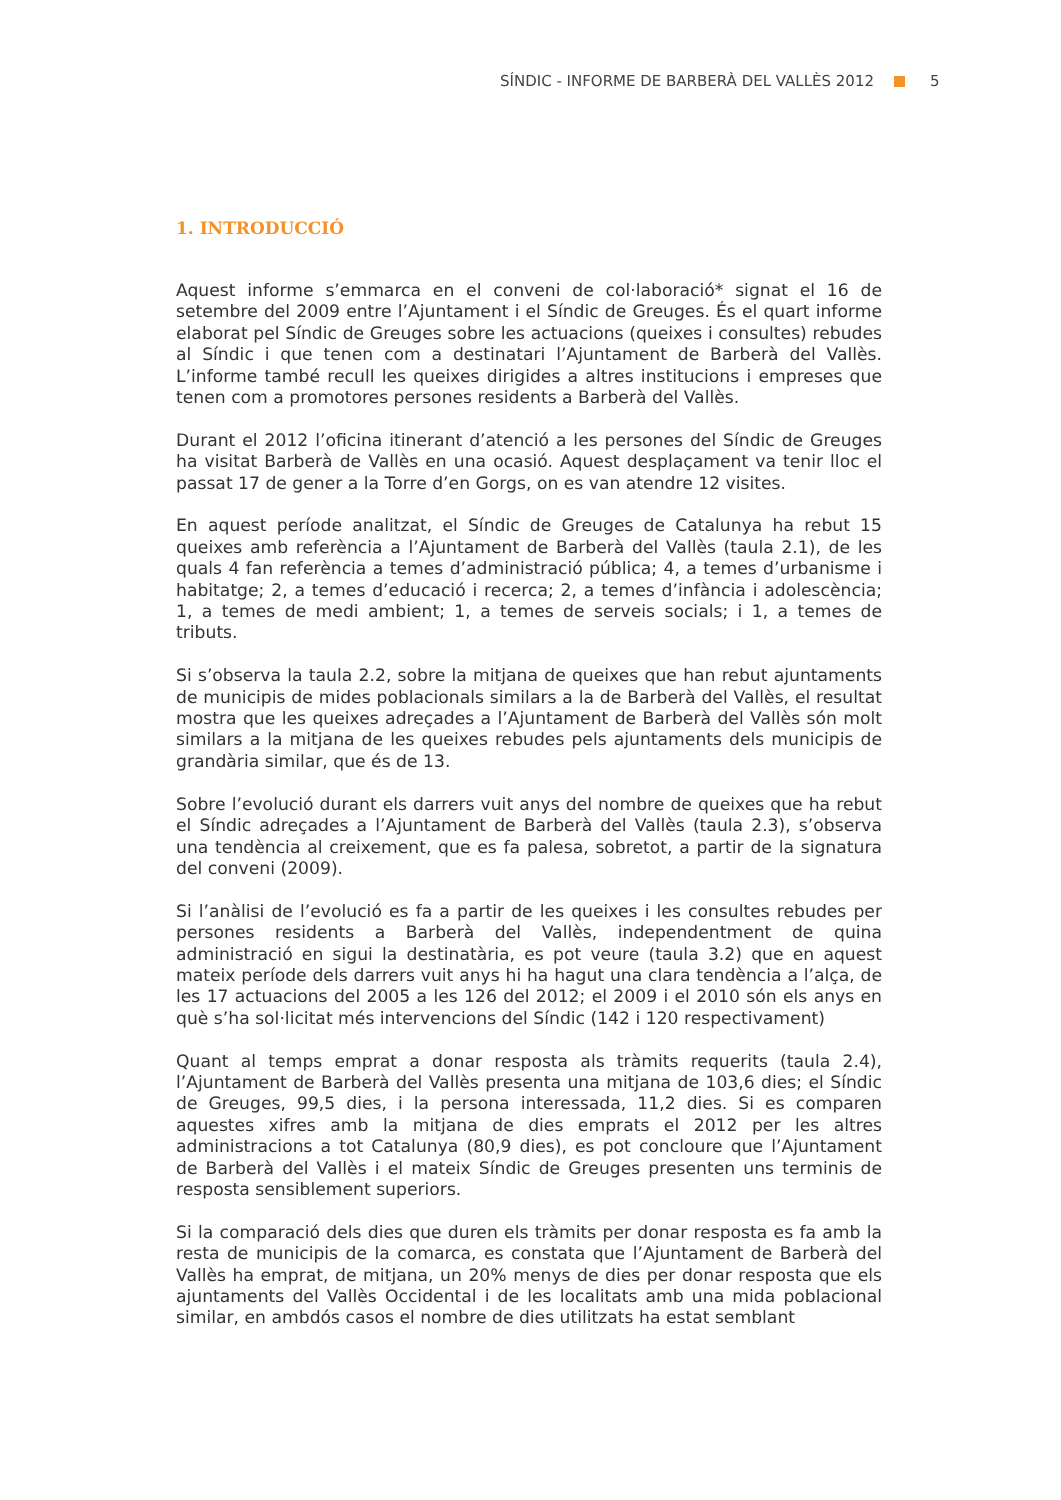SÍNDIC - INFORME DE BARBERÀ DEL VALLÈS 2012 5
1. INTRODUCCIÓ
Aquest informe s’emmarca en el conveni de col·laboració* signat el 16 de setembre del 2009 entre l’Ajuntament i el Síndic de Greuges. És el quart informe elaborat pel Síndic de Greuges sobre les actuacions (queixes i consultes) rebudes al Síndic i que tenen com a destinatari l’Ajuntament de Barberà del Vallès. L’informe també recull les queixes dirigides a altres institucions i empreses que tenen com a promotores persones residents a Barberà del Vallès.
Durant el 2012 l’oficina itinerant d’atenció a les persones del Síndic de Greuges ha visitat Barberà de Vallès en una ocasió. Aquest desplaçament va tenir lloc el passat 17 de gener a la Torre d’en Gorgs, on es van atendre 12 visites.
En aquest període analitzat, el Síndic de Greuges de Catalunya ha rebut 15 queixes amb referència a l’Ajuntament de Barberà del Vallès (taula 2.1), de les quals 4 fan referència a temes d’administració pública; 4, a temes d’urbanisme i habitatge; 2, a temes d’educació i recerca; 2, a temes d’infància i adolescència; 1, a temes de medi ambient; 1, a temes de serveis socials; i 1, a temes de tributs.
Si s’observa la taula 2.2, sobre la mitjana de queixes que han rebut ajuntaments de municipis de mides poblacionals similars a la de Barberà del Vallès, el resultat mostra que les queixes adreçades a l’Ajuntament de Barberà del Vallès són molt similars a la mitjana de les queixes rebudes pels ajuntaments dels municipis de grandària similar, que és de 13.
Sobre l’evolució durant els darrers vuit anys del nombre de queixes que ha rebut el Síndic adreçades a l’Ajuntament de Barberà del Vallès (taula 2.3), s’observa una tendència al creixement, que es fa palesa, sobretot, a partir de la signatura del conveni (2009).
Si l’anàlisi de l’evolució es fa a partir de les queixes i les consultes rebudes per persones residents a Barberà del Vallès, independentment de quina administració en sigui la destinatària, es pot veure (taula 3.2) que en aquest mateix període dels darrers vuit anys hi ha hagut una clara tendència a l’alça, de les 17 actuacions del 2005 a les 126 del 2012; el 2009 i el 2010 són els anys en què s’ha sol·licitat més intervencions del Síndic (142 i 120 respectivament)
Quant al temps emprat a donar resposta als tràmits requerits (taula 2.4), l’Ajuntament de Barberà del Vallès presenta una mitjana de 103,6 dies; el Síndic de Greuges, 99,5 dies, i la persona interessada, 11,2 dies. Si es comparen aquestes xifres amb la mitjana de dies emprats el 2012 per les altres administracions a tot Catalunya (80,9 dies), es pot concloure que l’Ajuntament de Barberà del Vallès i el mateix Síndic de Greuges presenten uns terminis de resposta sensiblement superiors.
Si la comparació dels dies que duren els tràmits per donar resposta es fa amb la resta de municipis de la comarca, es constata que l’Ajuntament de Barberà del Vallès ha emprat, de mitjana, un 20% menys de dies per donar resposta que els ajuntaments del Vallès Occidental i de les localitats amb una mida poblacional similar, en ambdós casos el nombre de dies utilitzats ha estat semblant